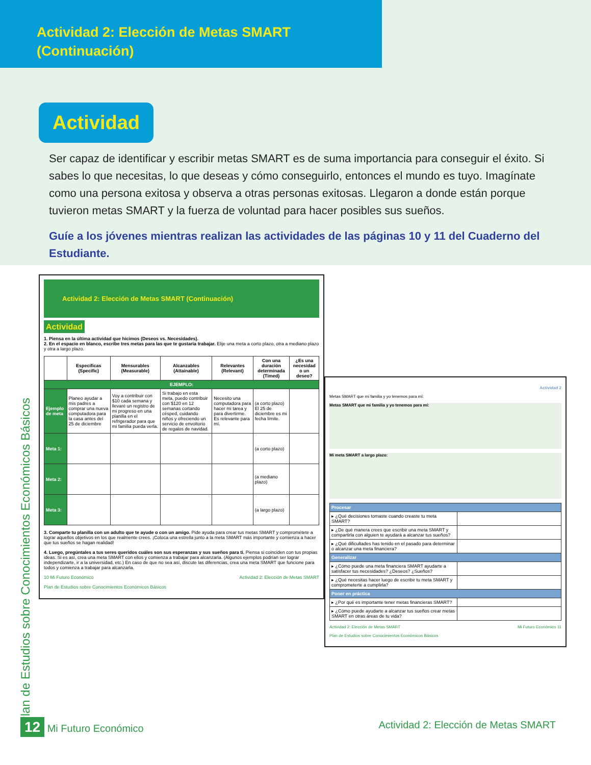Actividad 2: Elección de Metas SMART
(Continuación)
Actividad
Ser capaz de identificar y escribir metas SMART es de suma importancia para conseguir el éxito. Si sabes lo que necesitas, lo que deseas y cómo conseguirlo, entonces el mundo es tuyo. Imagínate como una persona exitosa y observa a otras personas exitosas. Llegaron a donde están porque tuvieron metas SMART y la fuerza de voluntad para hacer posibles sus sueños.
Guíe a los jóvenes mientras realizan las actividades de las páginas 10 y 11 del Cuaderno del Estudiante.
Actividad 2: Elección de Metas SMART (Continuación)
Actividad
1. Piensa en la última actividad que hicimos (Deseos vs. Necesidades).
2. En el espacio en blanco, escribe tres metas para las que te gustaría trabajar. Elije una meta a corto plazo, otra a mediano plazo y otra a largo plazo.
| | Específicas (Specific) | Mensurables (Measurable) | Alcanzables (Attainable) | Relevantes (Relevant) | Con una duración determinada (Timed) | ¿Es una necesidad o un deseo? |
| --- | --- | --- | --- | --- | --- | --- |
| EJEMPLO: | | | | | | |
| Ejemplo de meta | Planeo ayudar a mis padres a comprar una nueva computadora para la casa antes del 25 de diciembre | Voy a contribuir con $10 cada semana y llevaré un registro de mi progreso en una planilla en el refrigerador para que mi familia pueda verla. | Si trabajo en esta meta, puedo contribuir con $120 en 12 semanas cortando césped, cuidando niños y ofreciendo un servicio de envoltorio de regalos de navidad. | Necesito una computadora para hacer mi tarea y para divertirme. Es relevante para mí. | (a corto plazo) El 25 de diciembre es mi fecha límite. | |
| Meta 1: | | | | | (a corto plazo) | |
| Meta 2: | | | | | (a mediano plazo) | |
| Meta 3: | | | | | (a largo plazo) | |
3. Comparte tu planilla con un adulto que te ayude o con un amigo. Pide ayuda para crear tus metas SMART y comprométete a lograr aquellos objetivos en los que realmente crees. ¡Coloca una estrella junto a la meta SMART más importante y comienza a hacer que tus sueños se hagan realidad!
4. Luego, pregúntales a tus seres queridos cuáles son sus esperanzas y sus sueños para ti. Piensa si coinciden con tus propias ideas. Si es así, crea una meta SMART con ellos y comienza a trabajar para alcanzarla. (Algunos ejemplos podrían ser lograr independizarte, ir a la universidad, etc.) En caso de que no sea así, discute las diferencias, crea una meta SMART que funcione para todos y comienza a trabajar para alcanzarla.
10 Mi Futuro Económico Actividad 2: Elección de Metas SMART
Plan de Estudios sobre Conocimientos Económicos Básicos
Actividad 2
Metas SMART que mi familia y yo tenemos para mí:
Metas SMART que mi familia y yo tenemos para mí:
Mi meta SMART a largo plazo:
| Procesar | |
| ▸ ¿Qué decisiones tomaste cuando creaste tu meta SMART? | |
| ▸ ¿De qué manera crees que escribir una meta SMART y compartirla con alguien te ayudará a alcanzar tus sueños? | |
| ▸ ¿Qué dificultades has tenido en el pasado para determinar o alcanzar una meta financiera? | |
| Generalizar | |
| ▸ ¿Cómo puede una meta financiera SMART ayudarte a satisfacer tus necesidades? ¿Deseos? ¿Sueños? | |
| ▸ ¿Qué necesitas hacer luego de escribir tu meta SMART y comprometerte a cumplirla? | |
| Poner en práctica | |
| ▸ ¿Por qué es importante tener metas financieras SMART? | |
| ▸ ¿Cómo puede ayudarte a alcanzar tus sueños crear metas SMART en otras áreas de tu vida? | |
Actividad 2: Elección de Metas SMART Mi Futuro Económico 11
Plan de Estudios sobre Conocimientos Económicos Básicos
Plan de Estudios sobre Conocimientos Económicos Básicos
12 Mi Futuro Económico Actividad 2: Elección de Metas SMART